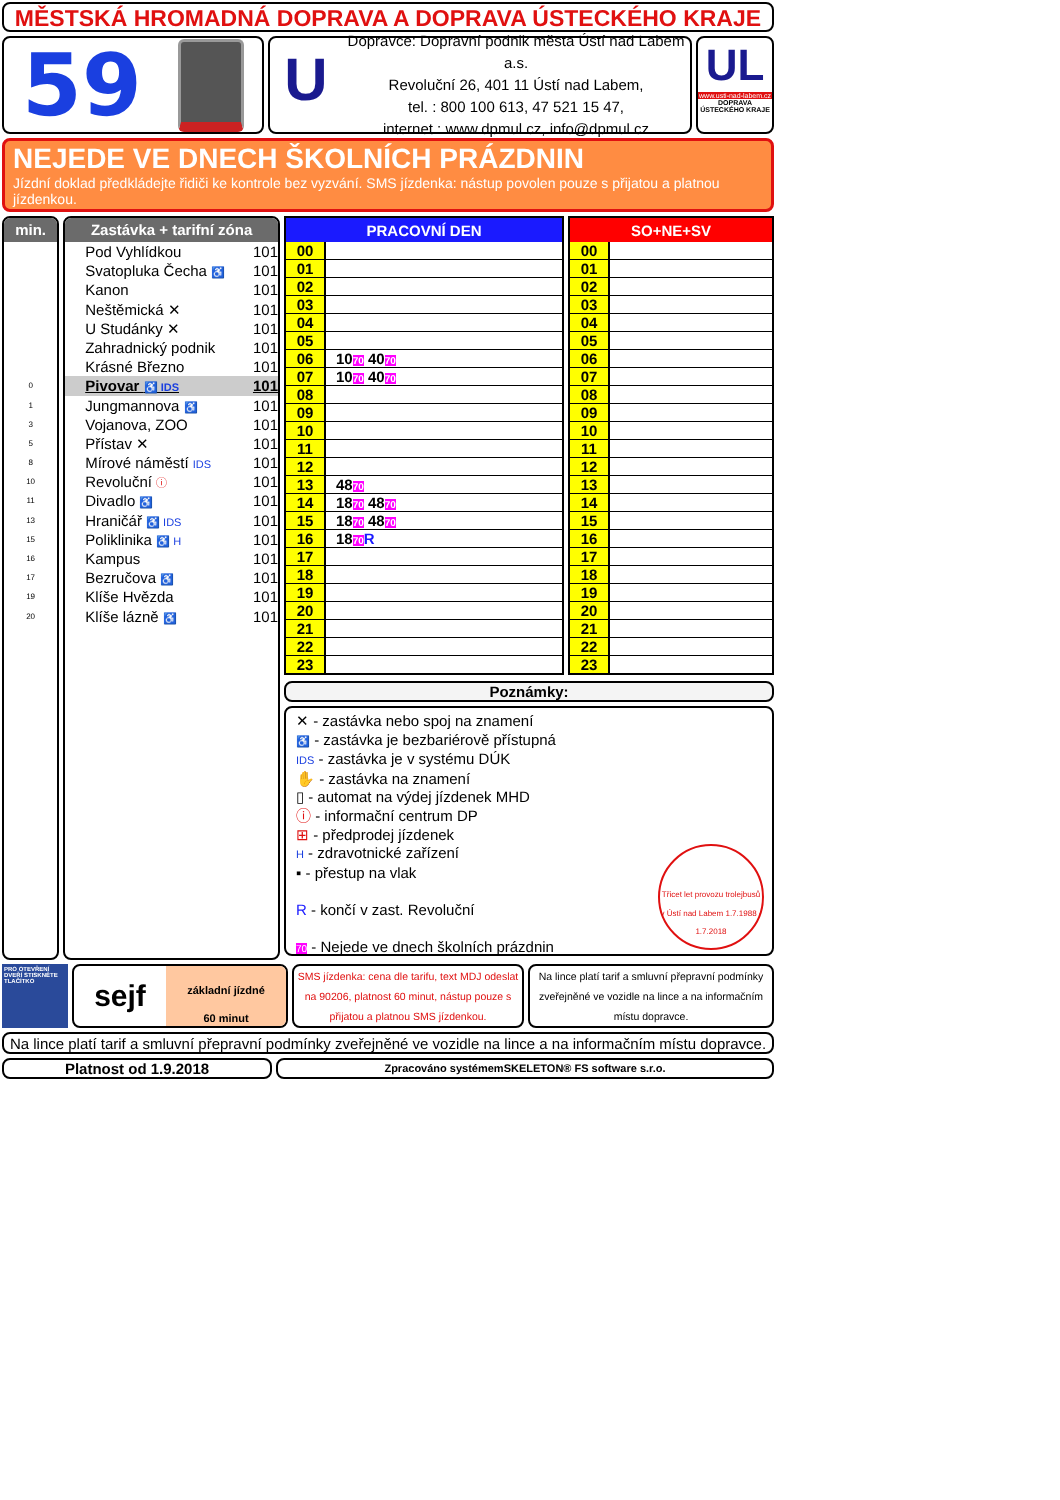MĚSTSKÁ HROMADNÁ DOPRAVA A DOPRAVA ÚSTECKÉHO KRAJE
59
U
Dopravce: Dopravní podnik města Ústí nad Labem a.s.
Revoluční 26, 401 11 Ústí nad Labem,
tel. : 800 100 613, 47 521 15 47,
internet : www.dpmul.cz, info@dpmul.cz
UL
www.usti-nad-labem.cz
DOPRAVA ÚSTECKÉHO KRAJE
NEJEDE VE DNECH ŠKOLNÍCH PRÁZDNIN
Jízdní doklad předkládejte řidiči ke kontrole bez vyzvání. SMS jízdenka: nástup povolen pouze s přijatou a platnou jízdenkou.
min.
0
1
3
5
8
10
11
13
15
16
17
19
20
Zastávka + tarifní zóna
Pod Vyhlídkou 101
Svatopluka Čecha ♿ 101
Kanon 101
Neštěmická ✕ 101
U Studánky ✕ 101
Zahradnický podnik 101
Krásné Březno 101
Pivovar ♿ IDS 101
Jungmannova ♿ 101
Vojanova, ZOO 101
Přístav ✕ 101
Mírové náměstí IDS 101
Revoluční ⓘ 101
Divadlo ♿ 101
Hraničář ♿ IDS 101
Poliklinika ♿ H 101
Kampus 101
Bezručova ♿ 101
Klíše Hvězda 101
Klíše lázně ♿ 101
| PRACOVNÍ DEN | |
| --- | --- |
| 00 | |
| 01 | |
| 02 | |
| 03 | |
| 04 | |
| 05 | |
| 06 | 10 70 40 70 |
| 07 | 10 70 40 70 |
| 08 | |
| 09 | |
| 10 | |
| 11 | |
| 12 | |
| 13 | 48 70 |
| 14 | 18 70 48 70 |
| 15 | 18 70 48 70 |
| 16 | 18 70 R |
| 17 | |
| 18 | |
| 19 | |
| 20 | |
| 21 | |
| 22 | |
| 23 | |
| SO+NE+SV | |
| --- | --- |
| 00 | |
| 01 | |
| 02 | |
| 03 | |
| 04 | |
| 05 | |
| 06 | |
| 07 | |
| 08 | |
| 09 | |
| 10 | |
| 11 | |
| 12 | |
| 13 | |
| 14 | |
| 15 | |
| 16 | |
| 17 | |
| 18 | |
| 19 | |
| 20 | |
| 21 | |
| 22 | |
| 23 | |
Poznámky:
✕ - zastávka nebo spoj na znamení
♿ - zastávka je bezbariérově přístupná
IDS - zastávka je v systému DÚK
✋ - zastávka na znamení
▯ - automat na výdej jízdenek MHD
ⓘ - informační centrum DP
⊞ - předprodej jízdenek
H - zdravotnické zařízení
▪ - přestup na vlak
R - končí v zast. Revoluční
70 - Nejede ve dnech školních prázdnin
Třicet let provozu trolejbusů v Ústí nad Labem 1.7.1988 - 1.7.2018
PRO OTEVŘENÍ DVEŘÍ STISKNĚTE TLAČÍTKO
sejf
základní jízdné
60 minut
SMS jízdenka: cena dle tarifu, text MDJ odeslat na 90206, platnost 60 minut, nástup pouze s přijatou a platnou SMS jízdenkou.
Na lince platí tarif a smluvní přepravní podmínky zveřejněné ve vozidle na lince a na informačním místu dopravce.
Na lince platí tarif a smluvní přepravní podmínky zveřejněné ve vozidle na lince a na informačním místu dopravce.
Platnost od 1.9.2018
Zpracováno systémemSKELETON® FS software s.r.o.